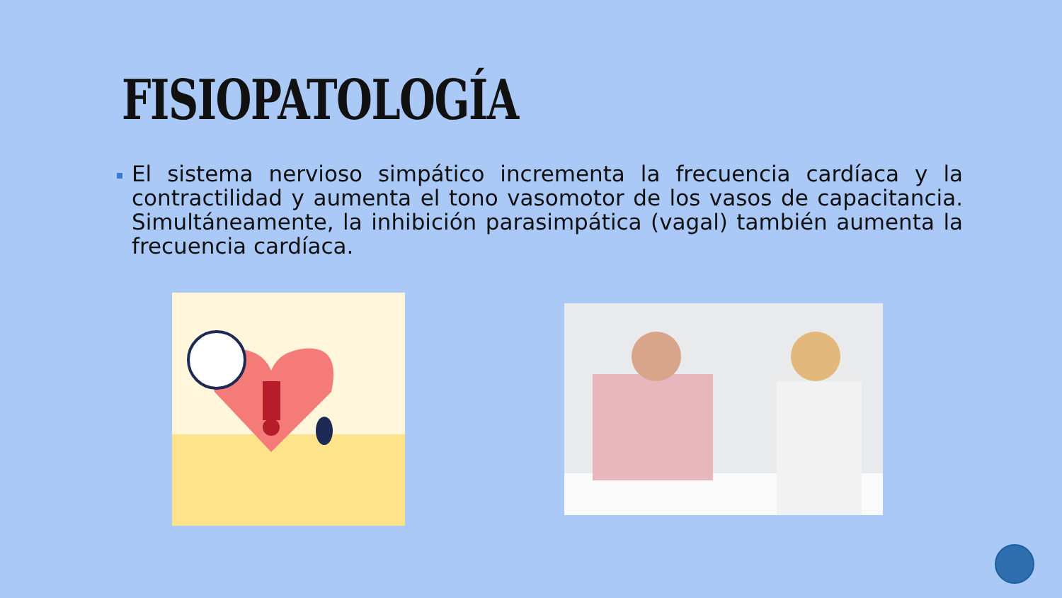FISIOPATOLOGÍA
El sistema nervioso simpático incrementa la frecuencia cardíaca y la contractilidad y aumenta el tono vasomotor de los vasos de capacitancia. Simultáneamente, la inhibición parasimpática (vagal) también aumenta la frecuencia cardíaca.